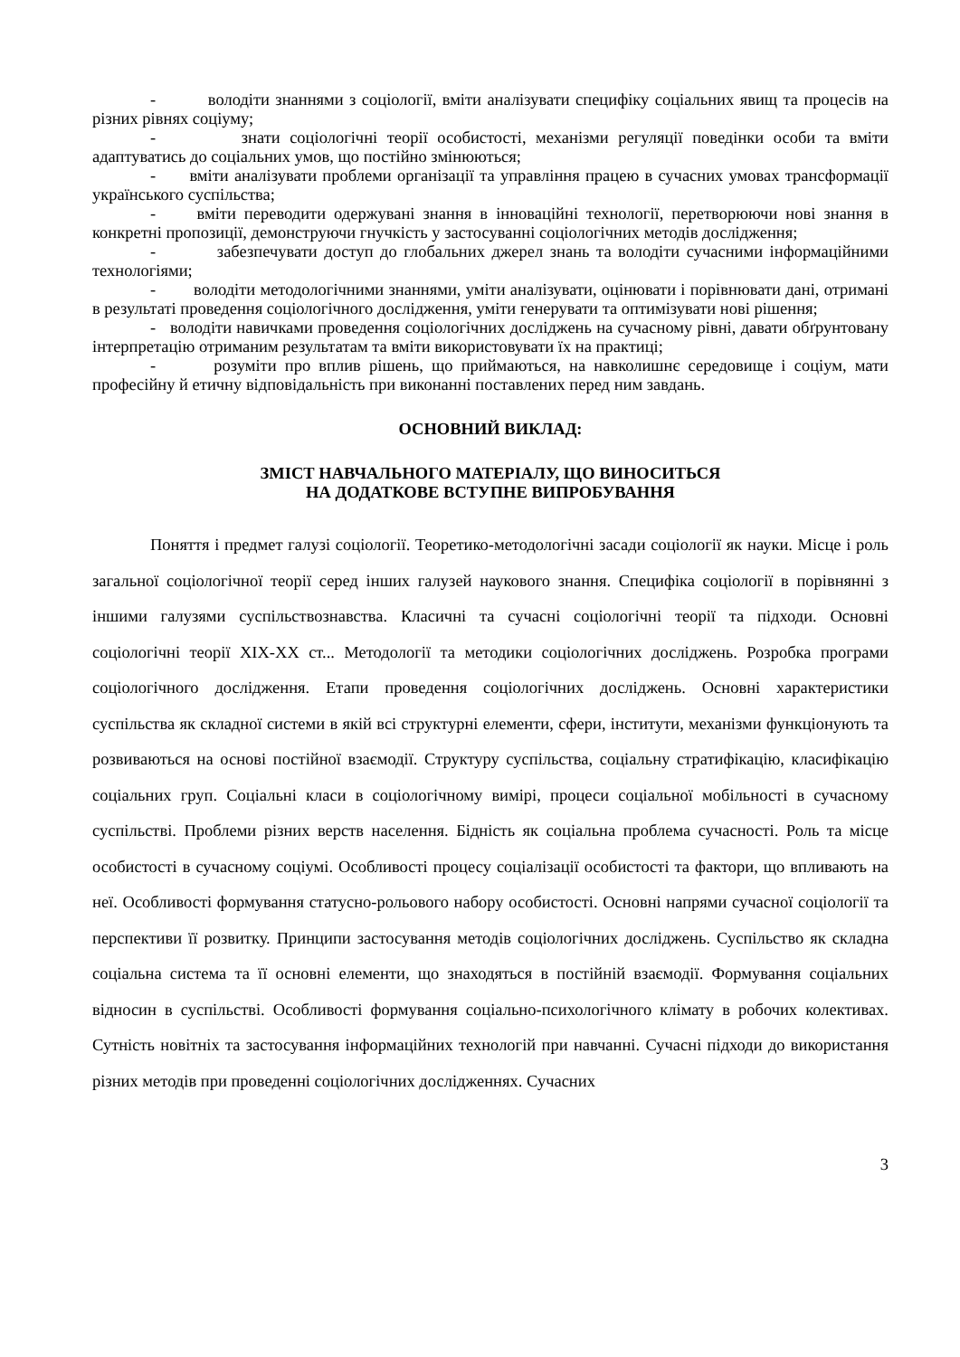- володіти знаннями з соціології, вміти аналізувати специфіку соціальних явищ та процесів на різних рівнях соціуму;
- знати соціологічні теорії особистості, механізми регуляції поведінки особи та вміти адаптуватись до соціальних умов, що постійно змінюються;
- вміти аналізувати проблеми організації та управління працею в сучасних умовах трансформації українського суспільства;
- вміти переводити одержувані знання в інноваційні технології, перетворюючи нові знання в конкретні пропозиції, демонструючи гнучкість у застосуванні соціологічних методів дослідження;
- забезпечувати доступ до глобальних джерел знань та володіти сучасними інформаційними технологіями;
- володіти методологічними знаннями, уміти аналізувати, оцінювати і порівнювати дані, отримані в результаті проведення соціологічного дослідження, уміти генерувати та оптимізувати нові рішення;
- володіти навичками проведення соціологічних досліджень на сучасному рівні, давати обґрунтовану інтерпретацію отриманим результатам та вміти використовувати їх на практиці;
- розуміти про вплив рішень, що приймаються, на навколишнє середовище і соціум, мати професійну й етичну відповідальність при виконанні поставлених перед ним завдань.
ОСНОВНИЙ ВИКЛАД:
ЗМІСТ НАВЧАЛЬНОГО МАТЕРІАЛУ, ЩО ВИНОСИТЬСЯ
НА ДОДАТКОВЕ ВСТУПНЕ ВИПРОБУВАННЯ
Поняття і предмет галузі соціології. Теоретико-методологічні засади соціології як науки. Місце і роль загальної соціологічної теорії серед інших галузей наукового знання. Специфіка соціології в порівнянні з іншими галузями суспільствознавства. Класичні та сучасні соціологічні теорії та підходи. Основні соціологічні теорії XIX-XX ст... Методології та методики соціологічних досліджень. Розробка програми соціологічного дослідження. Етапи проведення соціологічних досліджень. Основні характеристики суспільства як складної системи в якій всі структурні елементи, сфери, інститути, механізми функціонують та розвиваються на основі постійної взаємодії. Структуру суспільства, соціальну стратифікацію, класифікацію соціальних груп. Соціальні класи в соціологічному вимірі, процеси соціальної мобільності в сучасному суспільстві. Проблеми різних верств населення. Бідність як соціальна проблема сучасності. Роль та місце особистості в сучасному соціумі. Особливості процесу соціалізації особистості та фактори, що впливають на неї. Особливості формування статусно-рольового набору особистості. Основні напрями сучасної соціології та перспективи її розвитку. Принципи застосування методів соціологічних досліджень. Суспільство як складна соціальна система та її основні елементи, що знаходяться в постійній взаємодії. Формування соціальних відносин в суспільстві. Особливості формування соціально-психологічного клімату в робочих колективах. Сутність новітніх та застосування інформаційних технологій при навчанні. Сучасні підходи до використання різних методів при проведенні соціологічних дослідженнях. Сучасних
3